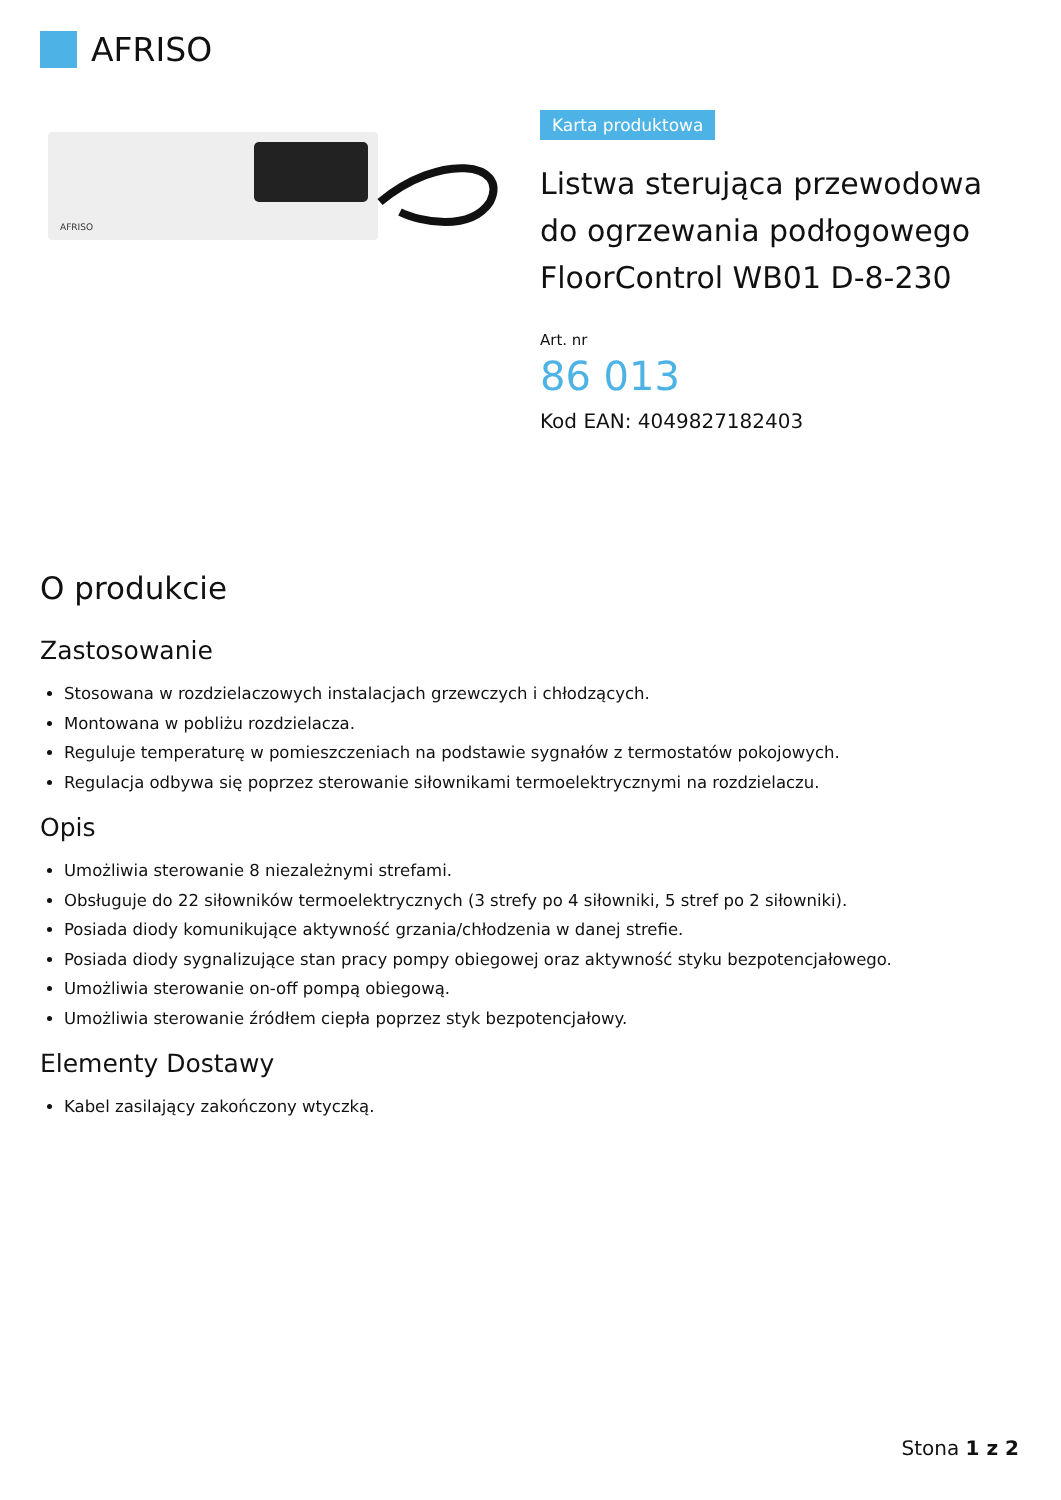AFRISO
AFRISO
Karta produktowa
Listwa sterująca przewodowa do ogrzewania podłogowego FloorControl WB01 D-8-230
Art. nr
86 013
Kod EAN: 4049827182403
O produkcie
Zastosowanie
Stosowana w rozdzielaczowych instalacjach grzewczych i chłodzących.
Montowana w pobliżu rozdzielacza.
Reguluje temperaturę w pomieszczeniach na podstawie sygnałów z termostatów pokojowych.
Regulacja odbywa się poprzez sterowanie siłownikami termoelektrycznymi na rozdzielaczu.
Opis
Umożliwia sterowanie 8 niezależnymi strefami.
Obsługuje do 22 siłowników termoelektrycznych (3 strefy po 4 siłowniki, 5 stref po 2 siłowniki).
Posiada diody komunikujące aktywność grzania/chłodzenia w danej strefie.
Posiada diody sygnalizujące stan pracy pompy obiegowej oraz aktywność styku bezpotencjałowego.
Umożliwia sterowanie on-off pompą obiegową.
Umożliwia sterowanie źródłem ciepła poprzez styk bezpotencjałowy.
Elementy Dostawy
Kabel zasilający zakończony wtyczką.
Stona 1 z 2